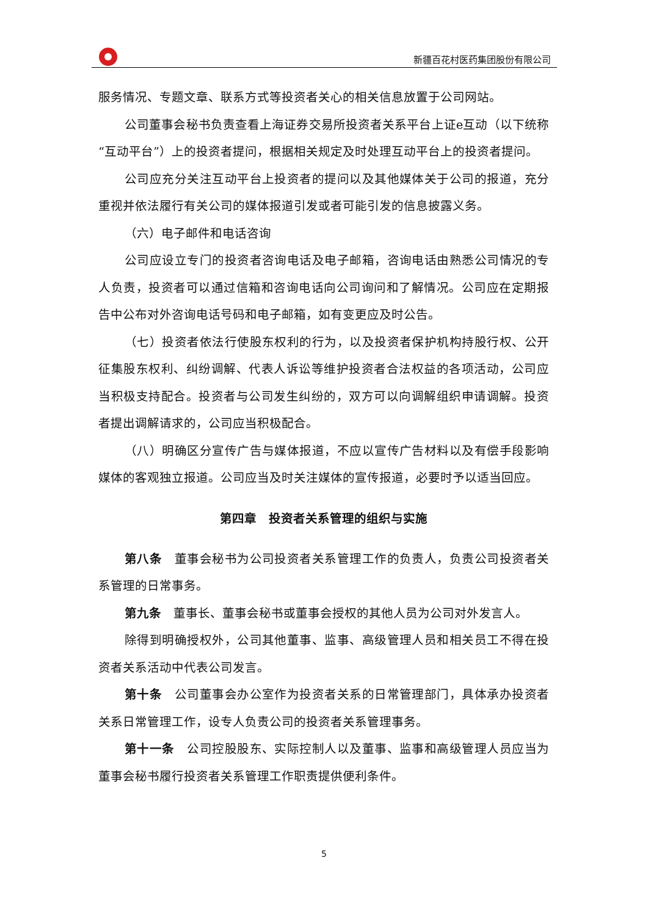新疆百花村医药集团股份有限公司
服务情况、专题文章、联系方式等投资者关心的相关信息放置于公司网站。
公司董事会秘书负责查看上海证券交易所投资者关系平台上证e互动（以下统称“互动平台”）上的投资者提问，根据相关规定及时处理互动平台上的投资者提问。
公司应充分关注互动平台上投资者的提问以及其他媒体关于公司的报道，充分重视并依法履行有关公司的媒体报道引发或者可能引发的信息披露义务。
（六）电子邮件和电话咨询
公司应设立专门的投资者咨询电话及电子邮箱，咨询电话由熟悉公司情况的专人负责，投资者可以通过信箱和咨询电话向公司询问和了解情况。公司应在定期报告中公布对外咨询电话号码和电子邮箱，如有变更应及时公告。
（七）投资者依法行使股东权利的行为，以及投资者保护机构持股行权、公开征集股东权利、纠纷调解、代表人诉讼等维护投资者合法权益的各项活动，公司应当积极支持配合。投资者与公司发生纠纷的，双方可以向调解组织申请调解。投资者提出调解请求的，公司应当积极配合。
（八）明确区分宣传广告与媒体报道，不应以宣传广告材料以及有偿手段影响媒体的客观独立报道。公司应当及时关注媒体的宣传报道，必要时予以适当回应。
第四章　投资者关系管理的组织与实施
第八条　董事会秘书为公司投资者关系管理工作的负责人，负责公司投资者关系管理的日常事务。
第九条　董事长、董事会秘书或董事会授权的其他人员为公司对外发言人。
除得到明确授权外，公司其他董事、监事、高级管理人员和相关员工不得在投资者关系活动中代表公司发言。
第十条　公司董事会办公室作为投资者关系的日常管理部门，具体承办投资者关系日常管理工作，设专人负责公司的投资者关系管理事务。
第十一条　公司控股股东、实际控制人以及董事、监事和高级管理人员应当为董事会秘书履行投资者关系管理工作职责提供便利条件。
5